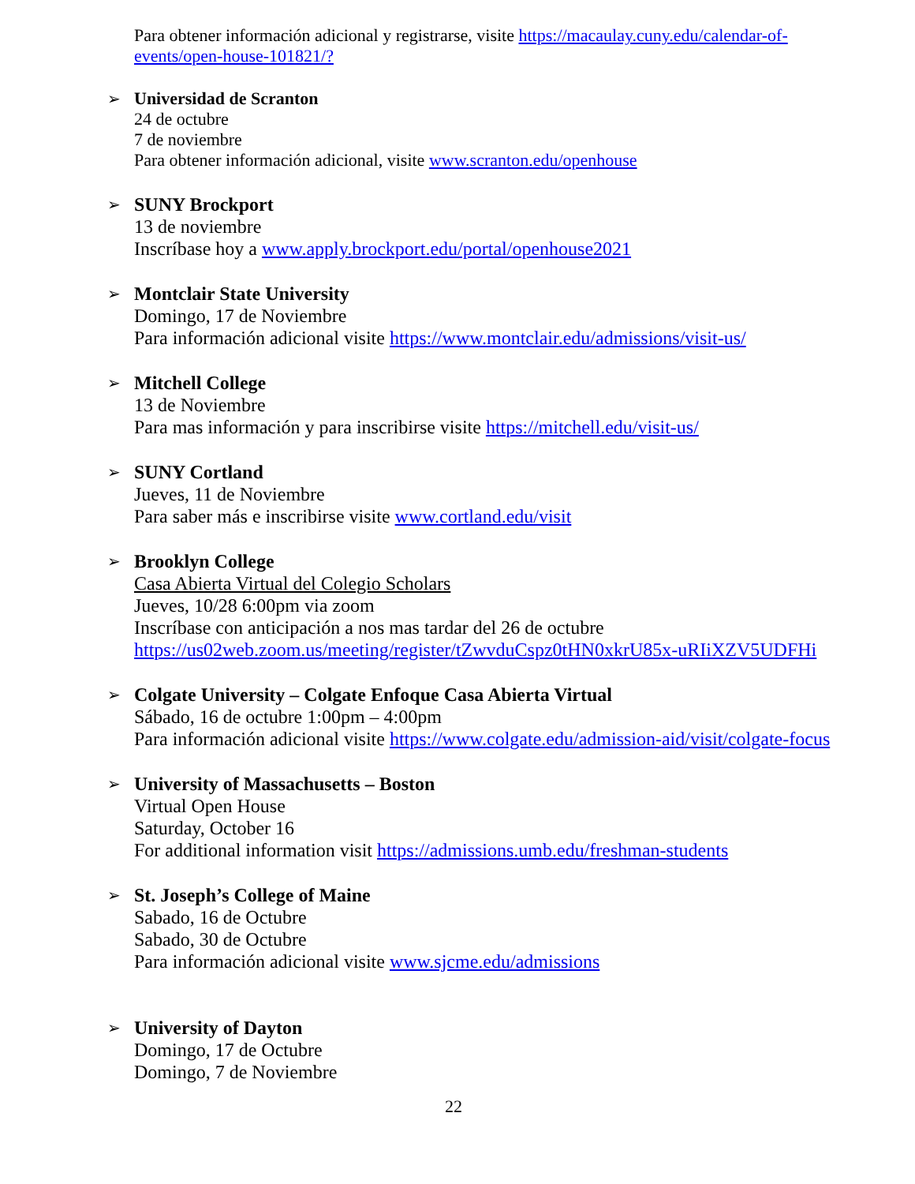Para obtener información adicional y registrarse, visite https://macaulay.cuny.edu/calendar-of-events/open-house-101821/?
➢ Universidad de Scranton
24 de octubre
7 de noviembre
Para obtener información adicional, visite www.scranton.edu/openhouse
➢ SUNY Brockport
13 de noviembre
Inscríbase hoy a www.apply.brockport.edu/portal/openhouse2021
➢ Montclair State University
Domingo, 17 de Noviembre
Para información adicional visite https://www.montclair.edu/admissions/visit-us/
➢ Mitchell College
13 de Noviembre
Para mas información y para inscribirse visite https://mitchell.edu/visit-us/
➢ SUNY Cortland
Jueves, 11 de Noviembre
Para saber más e inscribirse visite www.cortland.edu/visit
➢ Brooklyn College
Casa Abierta Virtual del Colegio Scholars
Jueves, 10/28 6:00pm via zoom
Inscríbase con anticipación a nos mas tardar del 26 de octubre
https://us02web.zoom.us/meeting/register/tZwvduCspz0tHN0xkrU85x-uRIiXZV5UDFHi
➢ Colgate University – Colgate Enfoque Casa Abierta Virtual
Sábado, 16 de octubre 1:00pm – 4:00pm
Para información adicional visite https://www.colgate.edu/admission-aid/visit/colgate-focus
➢ University of Massachusetts – Boston
Virtual Open House
Saturday, October 16
For additional information visit https://admissions.umb.edu/freshman-students
➢ St. Joseph’s College of Maine
Sabado, 16 de Octubre
Sabado, 30 de Octubre
Para información adicional visite www.sjcme.edu/admissions
➢ University of Dayton
Domingo, 17 de Octubre
Domingo, 7 de Noviembre
22